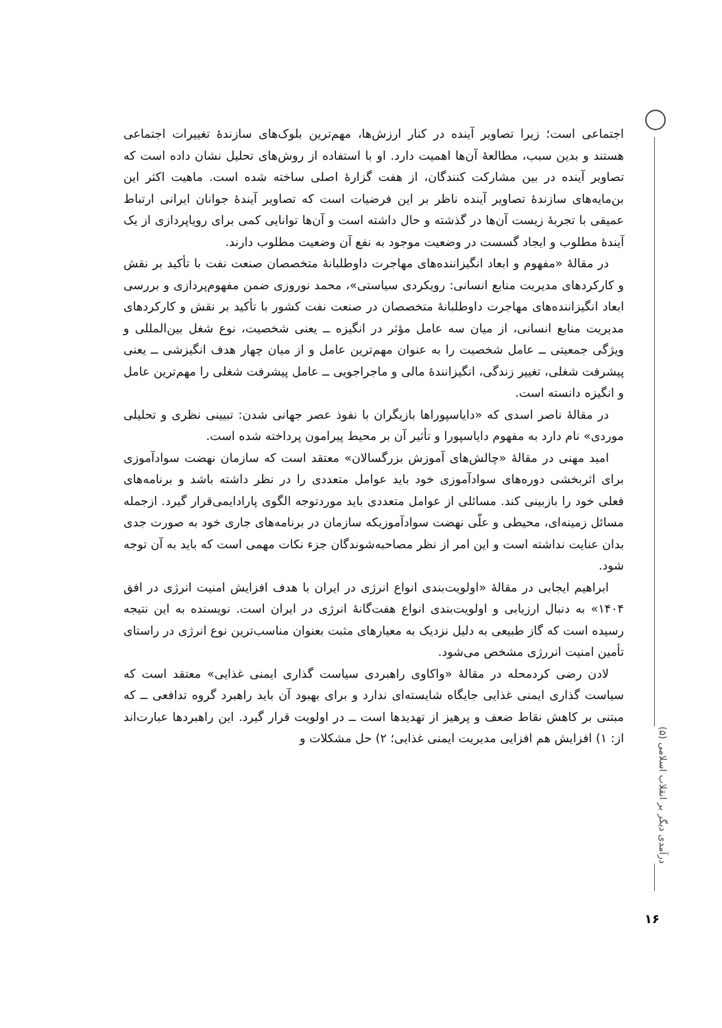اجتماعی است؛ زیرا تصاویر آینده در کنار ارزش‌ها، مهم‌ترین بلوک‌های سازندهٔ تغییرات اجتماعی هستند و بدین سبب، مطالعهٔ آن‌ها اهمیت دارد. او با استفاده از روش‌های تحلیل نشان داده است که تصاویر آینده در بین مشارکت کنندگان، از هفت گزارهٔ اصلی ساخته شده است. ماهیت اکثر این بن‌مایه‌های سازندهٔ تصاویر آینده ناظر بر این فرضیات است که تصاویر آیندهٔ جوانان ایرانی ارتباط عمیقی با تجربهٔ زیست آن‌ها در گذشته و حال داشته است و آن‌ها توانایی کمی برای رویاپردازی از یک آیندهٔ مطلوب و ایجاد گسست در وضعیت موجود به نفع آن وضعیت مطلوب دارند.
در مقالهٔ «مفهوم و ابعاد انگیزاننده‌های مهاجرت داوطلبانهٔ متخصصان صنعت نفت با تأکید بر نقش و کارکردهای مدیریت منابع انسانی: رویکردی سیاستی»، محمد نوروزی ضمن مفهوم‌پردازی و بررسی ابعاد انگیزاننده‌های مهاجرت داوطلبانهٔ متخصصان در صنعت نفت کشور با تأکید بر نقش و کارکردهای مدیریت منابع انسانی، از میان سه عامل مؤثر در انگیزه ــ یعنی شخصیت، نوع شغل بین‌المللی و ویژگی جمعیتی ــ عامل شخصیت را به عنوان مهم‌ترین عامل و از میان چهار هدف انگیزشی ــ یعنی پیشرفت شغلی، تغییر زندگی، انگیزانندهٔ مالی و ماجراجویی ــ عامل پیشرفت شغلی را مهم‌ترین عامل و انگیزه دانسته است.
در مقالهٔ ناصر اسدی که «دایاسپوراها بازیگران با نفوذ عصر جهانی شدن: تبیینی نظری و تحلیلی موردی» نام دارد به مفهوم دایاسپورا و تأثیر آن بر محیط پیرامون پرداخته شده است.
امید مهنی در مقالهٔ «چالش‌های آموزش بزرگسالان» معتقد است که سازمان نهضت سوادآموزی برای اثربخشی دوره‌های سوادآموزی خود باید عوامل متعددی را در نظر داشته باشد و برنامه‌های فعلی خود را بازبینی کند. مسائلی از عوامل متعددی باید موردتوجه الگوی پارادایمی‌قرار گیرد. ازجمله مسائل زمینه‌ای، محیطی و علّی نهضت سوادآموزیکه سازمان در برنامه‌های جاری خود به صورت جدی بدان عنایت نداشته است و این امر از نظر مصاحبه‌شوندگان جزء نکات مهمی است که باید به آن توجه شود.
ابراهیم ایجابی در مقالهٔ «اولویت‌بندی انواع انرژی در ایران با هدف افزایش امنیت انرژی در افق ۱۴۰۴» به دنبال ارزیابی و اولویت‌بندی انواع هفت‌گانهٔ انرژی در ایران است. نویسنده به این نتیجه رسیده است که گاز طبیعی به دلیل نزدیک به معیارهای مثبت بعنوان مناسب‌ترین نوع انرژی در راستای تأمین امنیت انررژی مشخص می‌شود.
لادن رضی کردمحله در مقالهٔ «واکاوی راهبردی سیاست گذاری ایمنی غذایی» معتقد است که سیاست گذاری ایمنی غذایی جایگاه شایسته‌ای ندارد و برای بهبود آن باید راهبرد گروه تدافعی ــ که مبتنی بر کاهش نقاط ضعف و پرهیز از تهدیدها است ــ در اولویت قرار گیرد. این راهبردها عبارت‌اند از: ۱) افزایش هم افزایی مدیریت ایمنی غذایی؛ ۲) حل مشکلات و
درآمدی دیگر بر انقلاب اسلامی (۵)
۱۶